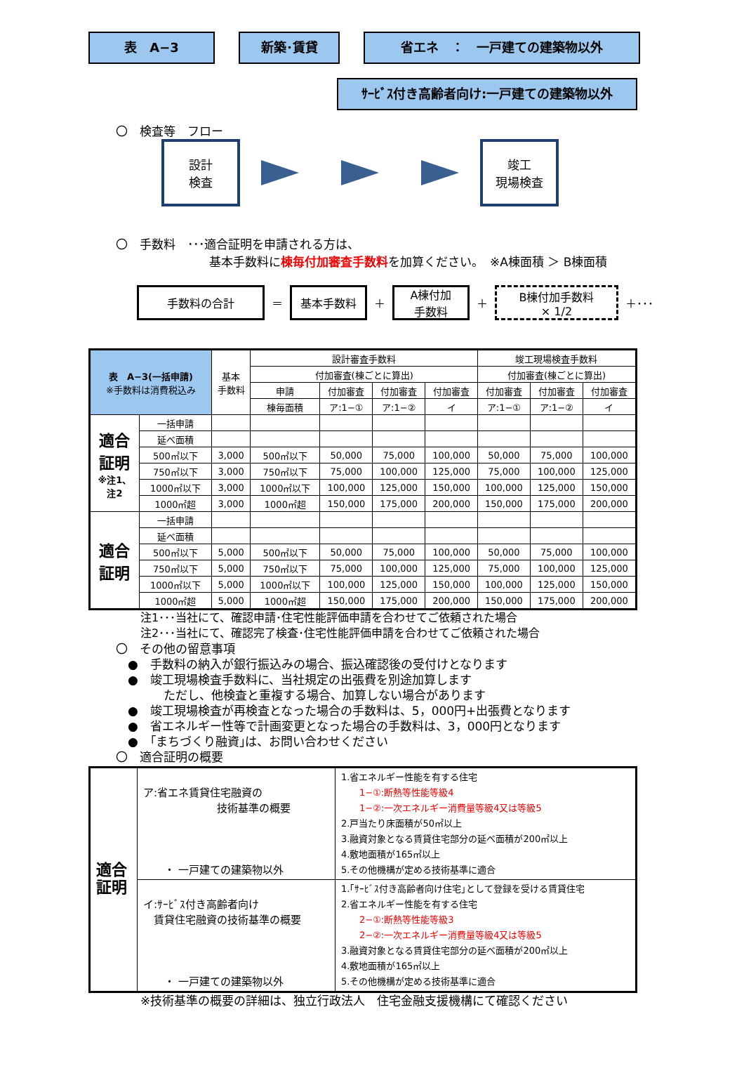表　A−3 新築･賃貸 省エネ　：　一戸建ての建築物以外
ｻｰﾋﾞｽ付き高齢者向け:一戸建ての建築物以外
〇　検査等　フロー
設計
検査
竣工
現場検査
〇　手数料　･･･適合証明を申請される方は、
基本手数料に棟毎付加審査手数料を加算ください。　※A棟面積 ＞ B棟面積
手数料の合計
＝
基本手数料
＋
A棟付加
手数料
＋
B棟付加手数料
× 1/2
＋･･･
| 表 A−3(一括申請) ※手数料は消費税込み | | 基本 手数料 | 設計審査手数料 | | | | 竣工現場検査手数料 | | |
| --- | --- | --- | --- | --- | --- | --- | --- | --- | --- |
| | | | 付加審査(棟ごとに算出) | | | | 付加審査(棟ごとに算出) | | |
| | | | 申請 | 付加審査 | 付加審査 | 付加審査 | 付加審査 | 付加審査 | 付加審査 |
| | | | 棟毎面積 | ア:1−① | ア:1−② | イ | ア:1−① | ア:1−② | イ |
| 適合 証明 ※注1、 注2 | 一括申請 | | | | | | | | |
| | 延べ面積 | | | | | | | | |
| | 500㎡以下 | 3,000 | 500㎡以下 | 50,000 | 75,000 | 100,000 | 50,000 | 75,000 | 100,000 |
| | 750㎡以下 | 3,000 | 750㎡以下 | 75,000 | 100,000 | 125,000 | 75,000 | 100,000 | 125,000 |
| | 1000㎡以下 | 3,000 | 1000㎡以下 | 100,000 | 125,000 | 150,000 | 100,000 | 125,000 | 150,000 |
| | 1000㎡超 | 3,000 | 1000㎡超 | 150,000 | 175,000 | 200,000 | 150,000 | 175,000 | 200,000 |
| 適合 証明 | 一括申請 | | | | | | | | |
| | 延べ面積 | | | | | | | | |
| | 500㎡以下 | 5,000 | 500㎡以下 | 50,000 | 75,000 | 100,000 | 50,000 | 75,000 | 100,000 |
| | 750㎡以下 | 5,000 | 750㎡以下 | 75,000 | 100,000 | 125,000 | 75,000 | 100,000 | 125,000 |
| | 1000㎡以下 | 5,000 | 1000㎡以下 | 100,000 | 125,000 | 150,000 | 100,000 | 125,000 | 150,000 |
| | 1000㎡超 | 5,000 | 1000㎡超 | 150,000 | 175,000 | 200,000 | 150,000 | 175,000 | 200,000 |
注1･･･当社にて、確認申請･住宅性能評価申請を合わせてご依頼された場合
注2･･･当社にて、確認完了検査･住宅性能評価申請を合わせてご依頼された場合
〇　その他の留意事項
　●　手数料の納入が銀行振込みの場合、振込確認後の受付けとなります
　●　竣工現場検査手数料に、当社規定の出張費を別途加算します
　　　　ただし、他検査と重複する場合、加算しない場合があります
　●　竣工現場検査が再検査となった場合の手数料は、5，000円+出張費となります
　●　省エネルギー性等で計画変更となった場合の手数料は、3，000円となります
　●　｢まちづくり融資｣は、お問い合わせください
〇　適合証明の概要
| 適合 証明 | ア:省エネ賃貸住宅融資の 技術基準の概要 ・ 一戸建ての建築物以外 | 1.省エネルギー性能を有する住宅 1−①:断熱等性能等級4 1−②:一次エネルギー消費量等級4又は等級5 2.戸当たり床面積が50㎡以上 3.融資対象となる賃貸住宅部分の延べ面積が200㎡以上 4.敷地面積が165㎡以上 5.その他機構が定める技術基準に適合 |
| | イ:ｻｰﾋﾞｽ付き高齢者向け 賃貸住宅融資の技術基準の概要 ・ 一戸建ての建築物以外 | 1.｢ｻｰﾋﾞｽ付き高齢者向け住宅｣として登録を受ける賃貸住宅 2.省エネルギー性能を有する住宅 2−①:断熱等性能等級3 2−②:一次エネルギー消費量等級4又は等級5 3.融資対象となる賃貸住宅部分の延べ面積が200㎡以上 4.敷地面積が165㎡以上 5.その他機構が定める技術基準に適合 |
※技術基準の概要の詳細は、独立行政法人　住宅金融支援機構にて確認ください